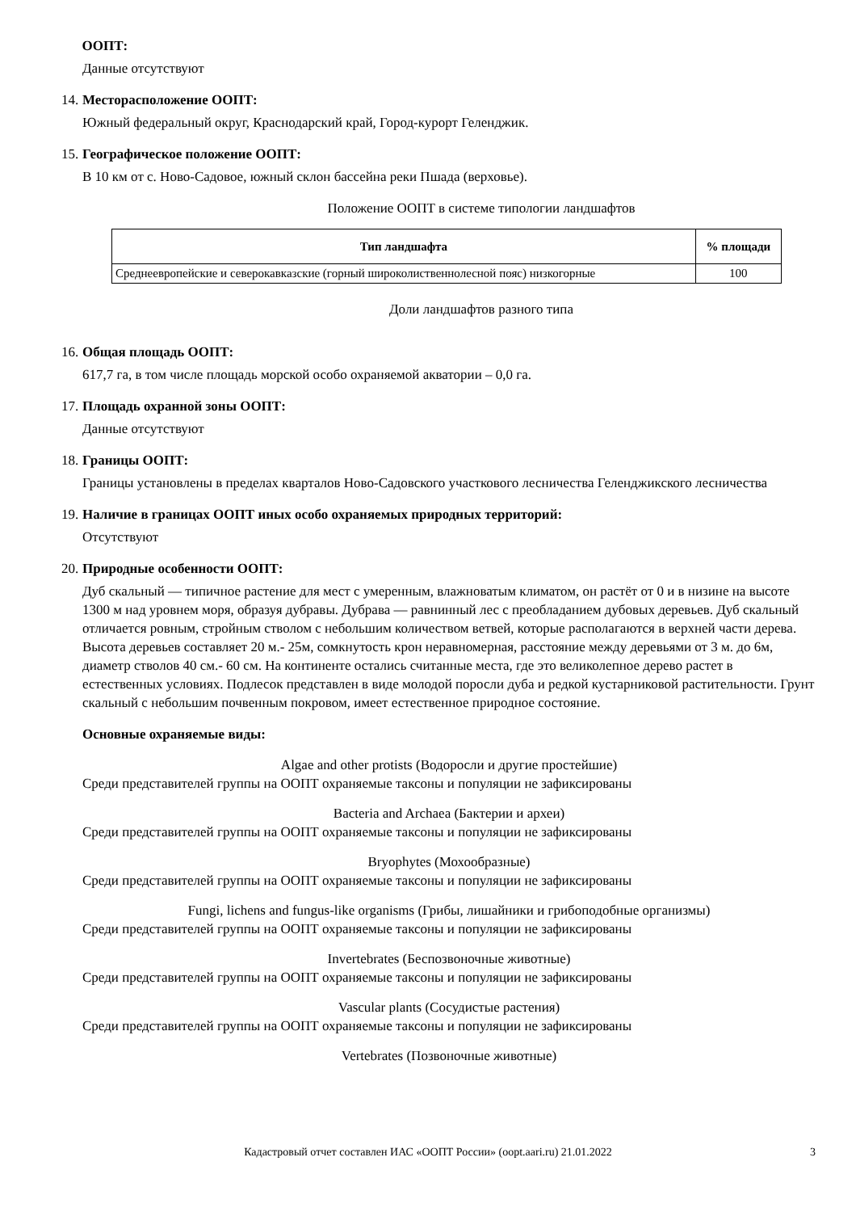ООПТ:
Данные отсутствуют
14. Месторасположение ООПТ:
Южный федеральный округ, Краснодарский край, Город-курорт Геленджик.
15. Географическое положение ООПТ:
В 10 км от с. Ново-Садовое, южный склон бассейна реки Пшада (верховье).
Положение ООПТ в системе типологии ландшафтов
| Тип ландшафта | % площади |
| --- | --- |
| Среднеевропейские и северокавказские (горный широколиственнолесной пояс) низкогорные | 100 |
Доли ландшафтов разного типа
16. Общая площадь ООПТ:
617,7 га, в том числе площадь морской особо охраняемой акватории – 0,0 га.
17. Площадь охранной зоны ООПТ:
Данные отсутствуют
18. Границы ООПТ:
Границы установлены в пределах кварталов Ново-Садовского участкового лесничества Геленджикского лесничества
19. Наличие в границах ООПТ иных особо охраняемых природных территорий:
Отсутствуют
20. Природные особенности ООПТ:
Дуб скальный — типичное растение для мест с умеренным, влажноватым климатом, он растёт от 0 и в низине на высоте 1300 м над уровнем моря, образуя дубравы. Дубрава — равнинный лес с преобладанием дубовых деревьев. Дуб скальный отличается ровным, стройным стволом с небольшим количеством ветвей, которые располагаются в верхней части дерева. Высота деревьев составляет 20 м.- 25м, сомкнутость крон неравномерная, расстояние между деревьями от 3 м. до 6м, диаметр стволов 40 см.- 60 см. На континенте остались считанные места, где это великолепное дерево растет в естественных условиях. Подлесок представлен в виде молодой поросли дуба и редкой кустарниковой растительности. Грунт скальный с небольшим почвенным покровом, имеет естественное природное состояние.
Основные охраняемые виды:
Algae and other protists (Водоросли и другие простейшие)
Среди представителей группы на ООПТ охраняемые таксоны и популяции не зафиксированы
Bacteria and Archaea (Бактерии и археи)
Среди представителей группы на ООПТ охраняемые таксоны и популяции не зафиксированы
Bryophytes (Мохообразные)
Среди представителей группы на ООПТ охраняемые таксоны и популяции не зафиксированы
Fungi, lichens and fungus-like organisms (Грибы, лишайники и грибоподобные организмы)
Среди представителей группы на ООПТ охраняемые таксоны и популяции не зафиксированы
Invertebrates (Беспозвоночные животные)
Среди представителей группы на ООПТ охраняемые таксоны и популяции не зафиксированы
Vascular plants (Сосудистые растения)
Среди представителей группы на ООПТ охраняемые таксоны и популяции не зафиксированы
Vertebrates (Позвоночные животные)
Кадастровый отчет составлен ИАС «ООПТ России» (oopt.aari.ru) 21.01.2022 3